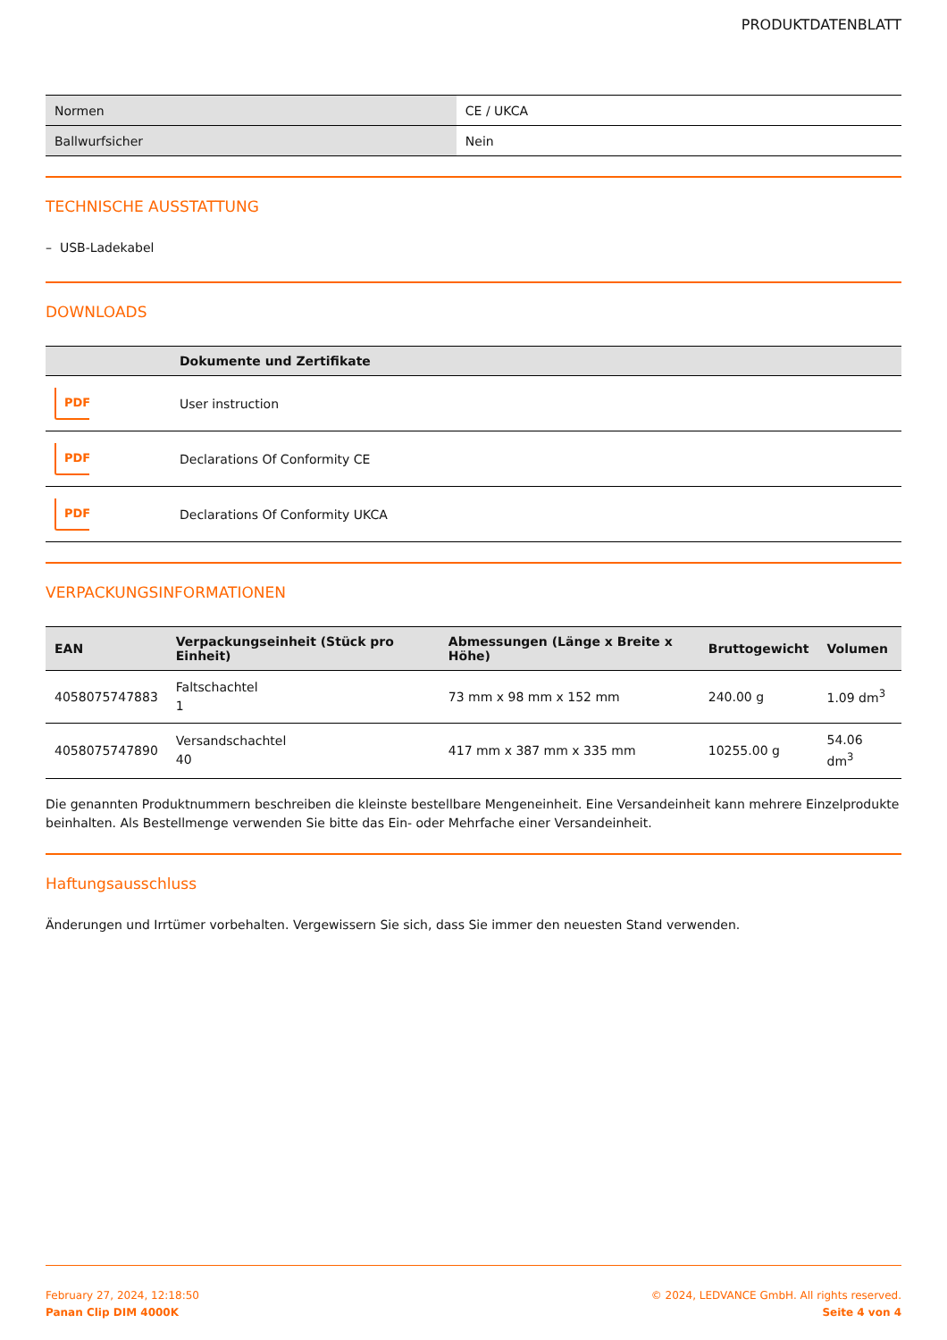PRODUKTDATENBLATT
| Normen | CE / UKCA |
| Ballwurfsicher | Nein |
TECHNISCHE AUSSTATTUNG
– USB-Ladekabel
DOWNLOADS
| | Dokumente und Zertifikate |
| --- | --- |
| PDF | User instruction |
| PDF | Declarations Of Conformity CE |
| PDF | Declarations Of Conformity UKCA |
VERPACKUNGSINFORMATIONEN
| EAN | Verpackungseinheit (Stück pro Einheit) | Abmessungen (Länge x Breite x Höhe) | Bruttogewicht | Volumen |
| --- | --- | --- | --- | --- |
| 4058075747883 | Faltschachtel 1 | 73 mm x 98 mm x 152 mm | 240.00 g | 1.09 dm<sup>3</sup> |
| 4058075747890 | Versandschachtel 40 | 417 mm x 387 mm x 335 mm | 10255.00 g | 54.06 dm<sup>3</sup> |
Die genannten Produktnummern beschreiben die kleinste bestellbare Mengeneinheit. Eine Versandeinheit kann mehrere Einzelprodukte beinhalten. Als Bestellmenge verwenden Sie bitte das Ein- oder Mehrfache einer Versandeinheit.
Haftungsausschluss
Änderungen und Irrtümer vorbehalten. Vergewissern Sie sich, dass Sie immer den neuesten Stand verwenden.
February 27, 2024, 12:18:50
Panan Clip DIM 4000K
© 2024, LEDVANCE GmbH. All rights reserved.
Seite 4 von 4